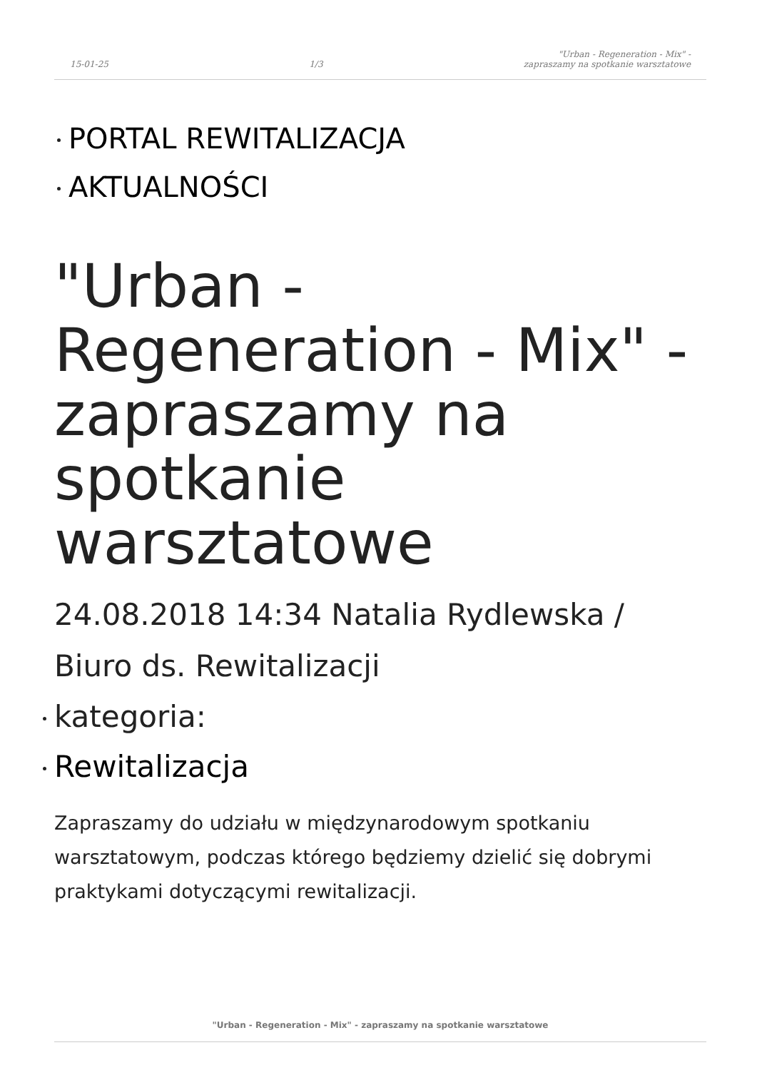15-01-25 1/3 "Urban - Regeneration - Mix" -
zapraszamy na spotkanie warsztatowe
PORTAL REWITALIZACJA
AKTUALNOŚCI
"Urban - Regeneration - Mix" - zapraszamy na spotkanie warsztatowe
24.08.2018 14:34 Natalia Rydlewska / Biuro ds. Rewitalizacji
kategoria:
Rewitalizacja
Zapraszamy do udziału w międzynarodowym spotkaniu warsztatowym, podczas którego będziemy dzielić się dobrymi praktykami dotyczącymi rewitalizacji.
"Urban - Regeneration - Mix" - zapraszamy na spotkanie warsztatowe